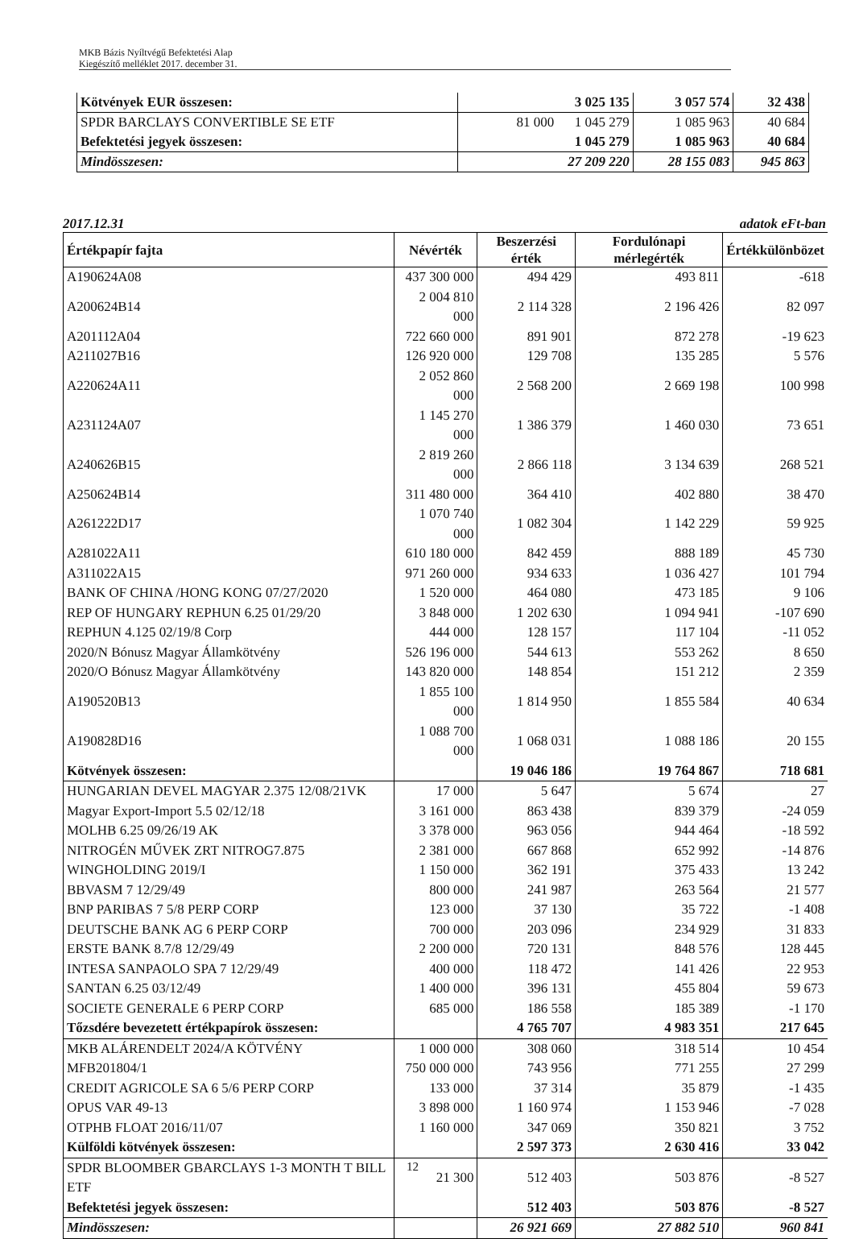MKB Bázis Nyíltvégű Befektetési Alap
Kiegészítő melléklet 2017. december 31.
| Kötvények EUR összesen: | 3 025 135 | 3 057 574 | 32 438 |
| SPDR BARCLAYS CONVERTIBLE SE ETF | 81 000 1 045 279 | 1 085 963 | 40 684 |
| Befektetési jegyek összesen: | 1 045 279 | 1 085 963 | 40 684 |
| Mindösszesen: | 27 209 220 | 28 155 083 | 945 863 |
2017.12.31 adatok eFt-ban
| Értékpapír fajta | Névérték | Beszerzési érték | Fordulónapi mérlegérték | Értékkülönbözet |
| --- | --- | --- | --- | --- |
| A190624A08 | 437 300 000 | 494 429 | 493 811 | -618 |
| A200624B14 | 2 004 810 000 | 2 114 328 | 2 196 426 | 82 097 |
| A201112A04 | 722 660 000 | 891 901 | 872 278 | -19 623 |
| A211027B16 | 126 920 000 | 129 708 | 135 285 | 5 576 |
| A220624A11 | 2 052 860 000 | 2 568 200 | 2 669 198 | 100 998 |
| A231124A07 | 1 145 270 000 | 1 386 379 | 1 460 030 | 73 651 |
| A240626B15 | 2 819 260 000 | 2 866 118 | 3 134 639 | 268 521 |
| A250624B14 | 311 480 000 | 364 410 | 402 880 | 38 470 |
| A261222D17 | 1 070 740 000 | 1 082 304 | 1 142 229 | 59 925 |
| A281022A11 | 610 180 000 | 842 459 | 888 189 | 45 730 |
| A311022A15 | 971 260 000 | 934 633 | 1 036 427 | 101 794 |
| BANK OF CHINA /HONG KONG 07/27/2020 | 1 520 000 | 464 080 | 473 185 | 9 106 |
| REP OF HUNGARY REPHUN 6.25 01/29/20 | 3 848 000 | 1 202 630 | 1 094 941 | -107 690 |
| REPHUN 4.125 02/19/8 Corp | 444 000 | 128 157 | 117 104 | -11 052 |
| 2020/N Bónusz Magyar Államkötvény | 526 196 000 | 544 613 | 553 262 | 8 650 |
| 2020/O Bónusz Magyar Államkötvény | 143 820 000 | 148 854 | 151 212 | 2 359 |
| A190520B13 | 1 855 100 000 | 1 814 950 | 1 855 584 | 40 634 |
| A190828D16 | 1 088 700 000 | 1 068 031 | 1 088 186 | 20 155 |
| Kötvények összesen: | | 19 046 186 | 19 764 867 | 718 681 |
| HUNGARIAN DEVEL MAGYAR 2.375 12/08/21VK | 17 000 | 5 647 | 5 674 | 27 |
| Magyar Export-Import 5.5 02/12/18 | 3 161 000 | 863 438 | 839 379 | -24 059 |
| MOLHB 6.25 09/26/19 AK | 3 378 000 | 963 056 | 944 464 | -18 592 |
| NITROGÉN MŰVEK ZRT NITROG7.875 | 2 381 000 | 667 868 | 652 992 | -14 876 |
| WINGHOLDING 2019/I | 1 150 000 | 362 191 | 375 433 | 13 242 |
| BBVASM 7 12/29/49 | 800 000 | 241 987 | 263 564 | 21 577 |
| BNP PARIBAS 7 5/8 PERP CORP | 123 000 | 37 130 | 35 722 | -1 408 |
| DEUTSCHE BANK AG 6 PERP CORP | 700 000 | 203 096 | 234 929 | 31 833 |
| ERSTE BANK 8.7/8 12/29/49 | 2 200 000 | 720 131 | 848 576 | 128 445 |
| INTESA SANPAOLO SPA 7 12/29/49 | 400 000 | 118 472 | 141 426 | 22 953 |
| SANTAN 6.25 03/12/49 | 1 400 000 | 396 131 | 455 804 | 59 673 |
| SOCIETE GENERALE 6 PERP CORP | 685 000 | 186 558 | 185 389 | -1 170 |
| Tőzsdére bevezetett értékpapírok összesen: | | 4 765 707 | 4 983 351 | 217 645 |
| MKB ALÁRENDELT 2024/A KÖTVÉNY | 1 000 000 | 308 060 | 318 514 | 10 454 |
| MFB201804/1 | 750 000 000 | 743 956 | 771 255 | 27 299 |
| CREDIT AGRICOLE SA 6 5/6 PERP CORP | 133 000 | 37 314 | 35 879 | -1 435 |
| OPUS VAR 49-13 | 3 898 000 | 1 160 974 | 1 153 946 | -7 028 |
| OTPHB FLOAT 2016/11/07 | 1 160 000 | 347 069 | 350 821 | 3 752 |
| Külföldi kötvények összesen: | | 2 597 373 | 2 630 416 | 33 042 |
| SPDR BLOOMBER GBARCLAYS 1-3 MONTH T BILL ETF | 21 300 | 512 403 | 503 876 | -8 527 |
| Befektetési jegyek összesen: | | 512 403 | 503 876 | -8 527 |
| Mindösszesen: | | 26 921 669 | 27 882 510 | 960 841 |
12